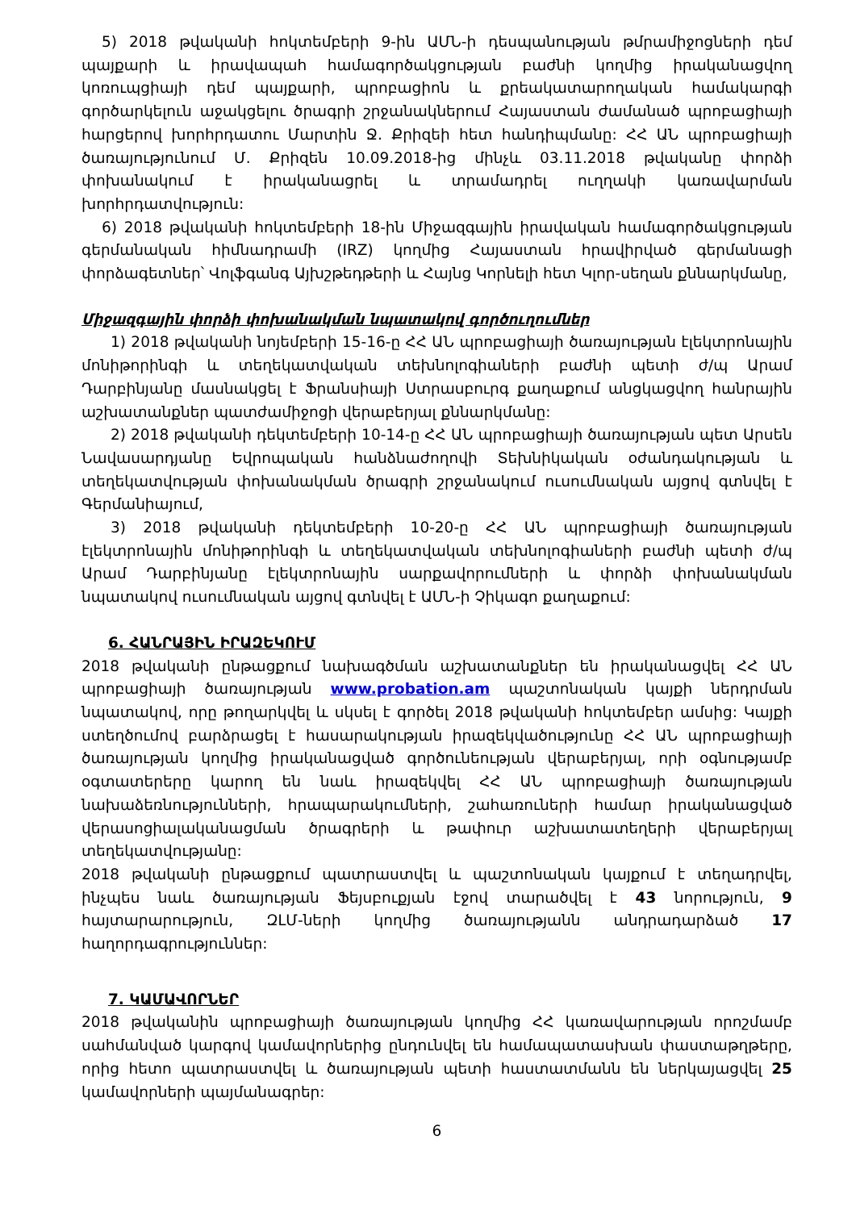5) 2018 թվականի հոկտեմբերի 9-ին ԱՄՆ-ի դեսպանության թմրամիջոցների դեմ պայքարի և իրավապահ համագործակցության բաժնի կողմից իրականացվող կոռուպցիայի դեմ պայքարի, պրոբացիոն և քրեակատարողական համակարգի գործարկելուն աջակցելու ծրագրի շրջանակներում Հայաստան ժամանած պրոբացիայի հարցերով խորհրդատու Մարտին Ջ. Քրիզեի հետ հանդիպմանը: ՀՀ ԱՆ պրոբացիայի ծառայությունում Մ. Քրիզեն 10.09.2018-ից մինչև 03.11.2018 թվականը փորձի փոխանակում է իրականացրել և տրամադրել ուղղակի կառավարման խորհրդատվություն:
6) 2018 թվականի հոկտեմբերի 18-ին Միջազգային իրավական համագործակցության գերմանական հիմնադրամի (IRZ) կողմից Հայաստան հրավիրված գերմանացի փորձագետներ՝ Վոլֆգանգ Այխշթեդթերի և Հայնց Կորնելի հետ Կլոր-սեղան քննարկմանը,
Միջազգային փորձի փոխանակման նպատակով գործուղումներ
1) 2018 թվականի նոյեմբերի 15-16-ը ՀՀ ԱՆ պրոբացիայի ծառայության էլեկտրոնային մոնիթորինգի և տեղեկատվական տեխնոլոգիաների բաժնի պետի ժ/պ Արամ Դարբինյանը մասնակցել է Ֆրանսիայի Ստրասբուրգ քաղաքում անցկացվող հանրային աշխատանքներ պատժամիջոցի վերաբերյալ քննարկմանը:
2) 2018 թվականի դեկտեմբերի 10-14-ը ՀՀ ԱՆ պրոբացիայի ծառայության պետ Արսեն Նավասարդյանը Եվրոպական հանձնաժողովի Տեխնիկական օժանդակության և տեղեկատվության փոխանակման ծրագրի շրջանակում ուսումնական այցով գտնվել է Գերմանիայում,
3) 2018 թվականի դեկտեմբերի 10-20-ը ՀՀ ԱՆ պրոբացիայի ծառայության էլեկտրոնային մոնիթորինգի և տեղեկատվական տեխնոլոգիաների բաժնի պետի ժ/պ Արամ Դարբինյանը էլեկտրոնային սարքավորումների և փորձի փոխանակման նպատակով ուսումնական այցով գտնվել է ԱՄՆ-ի Չիկագո քաղաքում:
6. ՀԱՆՐԱՅԻՆ ԻՐԱԶԵԿՈՒՄ
2018 թվականի ընթացքում նախագծման աշխատանքներ են իրականացվել ՀՀ ԱՆ պրոբացիայի ծառայության www.probation.am պաշտոնական կայքի ներդրման նպատակով, որը թողարկվել և սկսել է գործել 2018 թվականի հոկտեմբեր ամսից: Կայքի ստեղծումով բարձրացել է հասարակության իրազեկվածությունը ՀՀ ԱՆ պրոբացիայի ծառայության կողմից իրականացված գործունեության վերաբերյալ, որի օգնությամբ օգտատերերը կարող են նաև իրազեկվել ՀՀ ԱՆ պրոբացիայի ծառայության նախաձեռնությունների, հրապարակումների, շահառուների համար իրականացված վերասոցիալականացման ծրագրերի և թափուր աշխատատեղերի վերաբերյալ տեղեկատվությանը:
2018 թվականի ընթացքում պատրաստվել և պաշտոնական կայքում է տեղադրվել, ինչպես նաև ծառայության Ֆեյսբուքյան էջով տարածվել է 43 նորություն, 9 հայտարարություն, ԶԼՄ-ների կողմից ծառայությանն անդրադարձած 17 հաղորդագրություններ:
7. ԿԱՄԱՎՈՐՆԵՐ
2018 թվականին պրոբացիայի ծառայության կողմից ՀՀ կառավարության որոշմամբ սահմանված կարգով կամավորներից ընդունվել են համապատասխան փաստաթղթերը, որից հետո պատրաստվել և ծառայության պետի հաստատմանն են ներկայացվել 25 կամավորների պայմանագրեր:
6